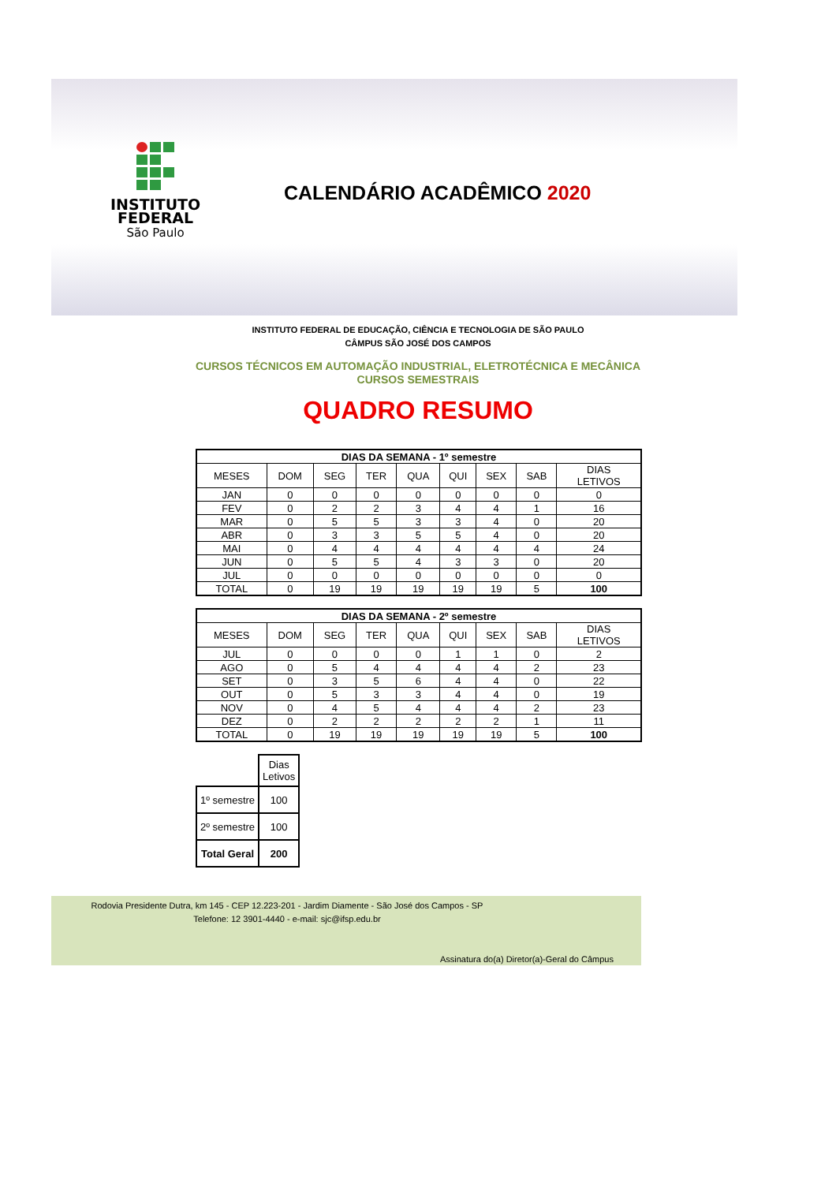INSTITUTO
FEDERAL
São Paulo
CALENDÁRIO ACADÊMICO 2020
INSTITUTO FEDERAL DE EDUCAÇÃO, CIÊNCIA E TECNOLOGIA DE SÃO PAULO
CÂMPUS SÃO JOSÉ DOS CAMPOS
CURSOS TÉCNICOS EM AUTOMAÇÃO INDUSTRIAL, ELETROTÉCNICA E MECÂNICA
CURSOS SEMESTRAIS
QUADRO RESUMO
| DIAS DA SEMANA - 1º semestre | | | | | | | | |
| --- | --- | --- | --- | --- | --- | --- | --- | --- |
| MESES | DOM | SEG | TER | QUA | QUI | SEX | SAB | DIAS LETIVOS |
| JAN | 0 | 0 | 0 | 0 | 0 | 0 | 0 | 0 |
| FEV | 0 | 2 | 2 | 3 | 4 | 4 | 1 | 16 |
| MAR | 0 | 5 | 5 | 3 | 3 | 4 | 0 | 20 |
| ABR | 0 | 3 | 3 | 5 | 5 | 4 | 0 | 20 |
| MAI | 0 | 4 | 4 | 4 | 4 | 4 | 4 | 24 |
| JUN | 0 | 5 | 5 | 4 | 3 | 3 | 0 | 20 |
| JUL | 0 | 0 | 0 | 0 | 0 | 0 | 0 | 0 |
| TOTAL | 0 | 19 | 19 | 19 | 19 | 19 | 5 | 100 |
| DIAS DA SEMANA - 2º semestre | | | | | | | | |
| --- | --- | --- | --- | --- | --- | --- | --- | --- |
| MESES | DOM | SEG | TER | QUA | QUI | SEX | SAB | DIAS LETIVOS |
| JUL | 0 | 0 | 0 | 0 | 1 | 1 | 0 | 2 |
| AGO | 0 | 5 | 4 | 4 | 4 | 4 | 2 | 23 |
| SET | 0 | 3 | 5 | 6 | 4 | 4 | 0 | 22 |
| OUT | 0 | 5 | 3 | 3 | 4 | 4 | 0 | 19 |
| NOV | 0 | 4 | 5 | 4 | 4 | 4 | 2 | 23 |
| DEZ | 0 | 2 | 2 | 2 | 2 | 2 | 1 | 11 |
| TOTAL | 0 | 19 | 19 | 19 | 19 | 19 | 5 | 100 |
| | Dias Letivos |
| 1º semestre | 100 |
| 2º semestre | 100 |
| Total Geral | 200 |
Rodovia Presidente Dutra, km 145 - CEP 12.223-201 - Jardim Diamente - São José dos Campos - SP
Telefone: 12 3901-4440 - e-mail: sjc@ifsp.edu.br
Assinatura do(a) Diretor(a)-Geral do Câmpus